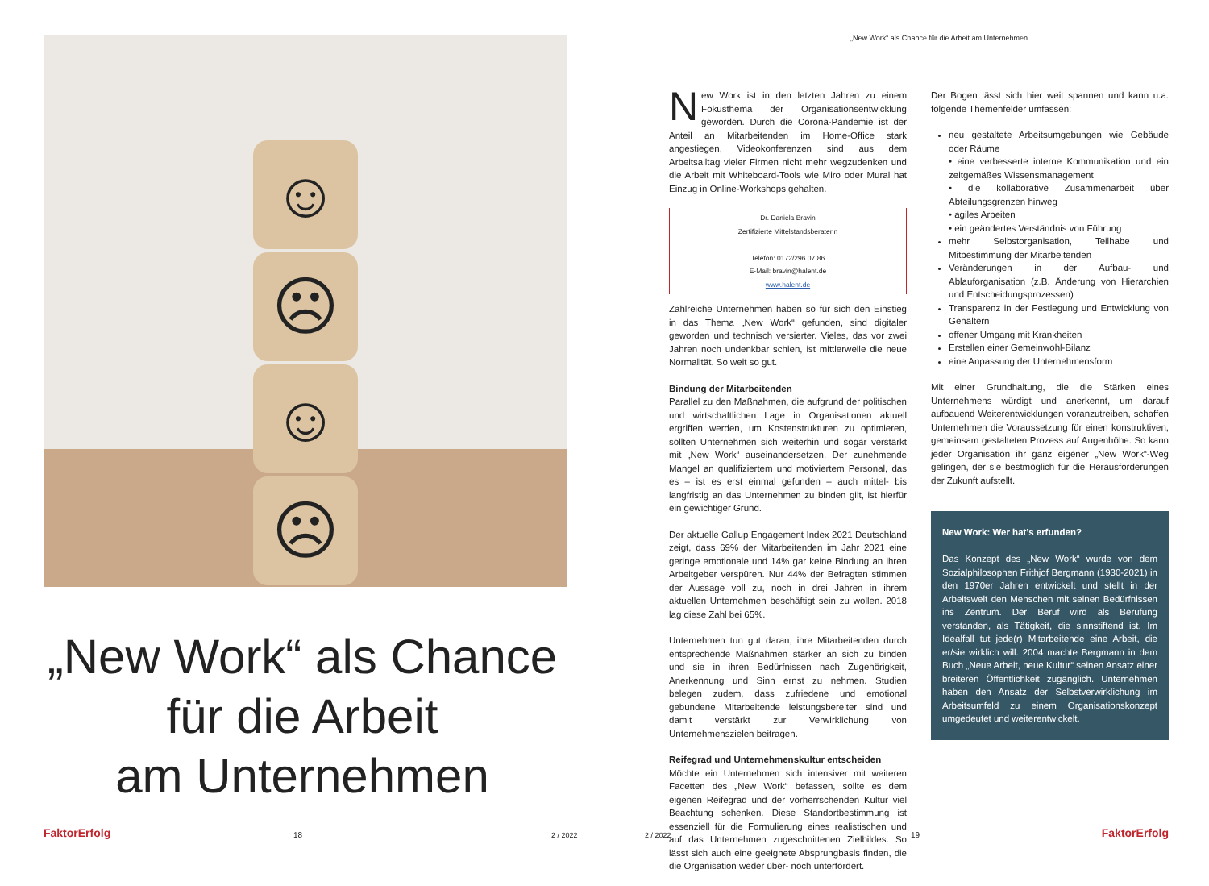☺
☹
☺
☹
„New Work“ als Chance
für die Arbeit
am Unternehmen
FaktorErfolg 18 2 / 2022
„New Work“ als Chance für die Arbeit am Unternehmen
New Work ist in den letzten Jahren zu einem Fokusthema der Organisationsentwicklung geworden. Durch die Corona-Pandemie ist der Anteil an Mitarbeitenden im Home-Office stark angestiegen, Videokonferenzen sind aus dem Arbeitsalltag vieler Firmen nicht mehr wegzudenken und die Arbeit mit Whiteboard-Tools wie Miro oder Mural hat Einzug in Online-Workshops gehalten.
Dr. Daniela Bravin
Zertifizierte Mittelstandsberaterin
Telefon: 0172/296 07 86
E-Mail: bravin@halent.de
www.halent.de
Zahlreiche Unternehmen haben so für sich den Einstieg in das Thema „New Work“ gefunden, sind digitaler geworden und technisch versierter. Vieles, das vor zwei Jahren noch undenkbar schien, ist mittlerweile die neue Normalität. So weit so gut.
Bindung der Mitarbeitenden
Parallel zu den Maßnahmen, die aufgrund der politischen und wirtschaftlichen Lage in Organisationen aktuell ergriffen werden, um Kostenstrukturen zu optimieren, sollten Unternehmen sich weiterhin und sogar verstärkt mit „New Work“ auseinandersetzen. Der zunehmende Mangel an qualifiziertem und motiviertem Personal, das es – ist es erst einmal gefunden – auch mittel- bis langfristig an das Unternehmen zu binden gilt, ist hierfür ein gewichtiger Grund.
Der aktuelle Gallup Engagement Index 2021 Deutschland zeigt, dass 69% der Mitarbeitenden im Jahr 2021 eine geringe emotionale und 14% gar keine Bindung an ihren Arbeitgeber verspüren. Nur 44% der Befragten stimmen der Aussage voll zu, noch in drei Jahren in ihrem aktuellen Unternehmen beschäftigt sein zu wollen. 2018 lag diese Zahl bei 65%.
Unternehmen tun gut daran, ihre Mitarbeitenden durch entsprechende Maßnahmen stärker an sich zu binden und sie in ihren Bedürfnissen nach Zugehörigkeit, Anerkennung und Sinn ernst zu nehmen. Studien belegen zudem, dass zufriedene und emotional gebundene Mitarbeitende leistungsbereiter sind und damit verstärkt zur Verwirklichung von Unternehmenszielen beitragen.
Reifegrad und Unternehmenskultur entscheiden
Möchte ein Unternehmen sich intensiver mit weiteren Facetten des „New Work“ befassen, sollte es dem eigenen Reifegrad und der vorherrschenden Kultur viel Beachtung schenken. Diese Standortbestimmung ist essenziell für die Formulierung eines realistischen und auf das Unternehmen zugeschnittenen Zielbildes. So lässt sich auch eine geeignete Absprungbasis finden, die die Organisation weder über- noch unterfordert.
Der Bogen lässt sich hier weit spannen und kann u.a. folgende Themenfelder umfassen:
neu gestaltete Arbeitsumgebungen wie Gebäude oder Räume
• eine verbesserte interne Kommunikation und ein zeitgemäßes Wissensmanagement
• die kollaborative Zusammenarbeit über Abteilungsgrenzen hinweg
• agiles Arbeiten
• ein geändertes Verständnis von Führung
mehr Selbstorganisation, Teilhabe und Mitbestimmung der Mitarbeitenden
Veränderungen in der Aufbau- und Ablauforganisation (z.B. Änderung von Hierarchien und Entscheidungsprozessen)
Transparenz in der Festlegung und Entwicklung von Gehältern
offener Umgang mit Krankheiten
Erstellen einer Gemeinwohl-Bilanz
eine Anpassung der Unternehmensform
Mit einer Grundhaltung, die die Stärken eines Unternehmens würdigt und anerkennt, um darauf aufbauend Weiterentwicklungen voranzutreiben, schaffen Unternehmen die Voraussetzung für einen konstruktiven, gemeinsam gestalteten Prozess auf Augenhöhe. So kann jeder Organisation ihr ganz eigener „New Work“-Weg gelingen, der sie bestmöglich für die Herausforderungen der Zukunft aufstellt.
New Work: Wer hat’s erfunden?
Das Konzept des „New Work“ wurde von dem Sozialphilosophen Frithjof Bergmann (1930-2021) in den 1970er Jahren entwickelt und stellt in der Arbeitswelt den Menschen mit seinen Bedürfnissen ins Zentrum. Der Beruf wird als Berufung verstanden, als Tätigkeit, die sinnstiftend ist. Im Idealfall tut jede(r) Mitarbeitende eine Arbeit, die er/sie wirklich will. 2004 machte Bergmann in dem Buch „Neue Arbeit, neue Kultur“ seinen Ansatz einer breiteren Öffentlichkeit zugänglich. Unternehmen haben den Ansatz der Selbstverwirklichung im Arbeitsumfeld zu einem Organisationskonzept umgedeutet und weiterentwickelt.
2 / 2022 19 FaktorErfolg